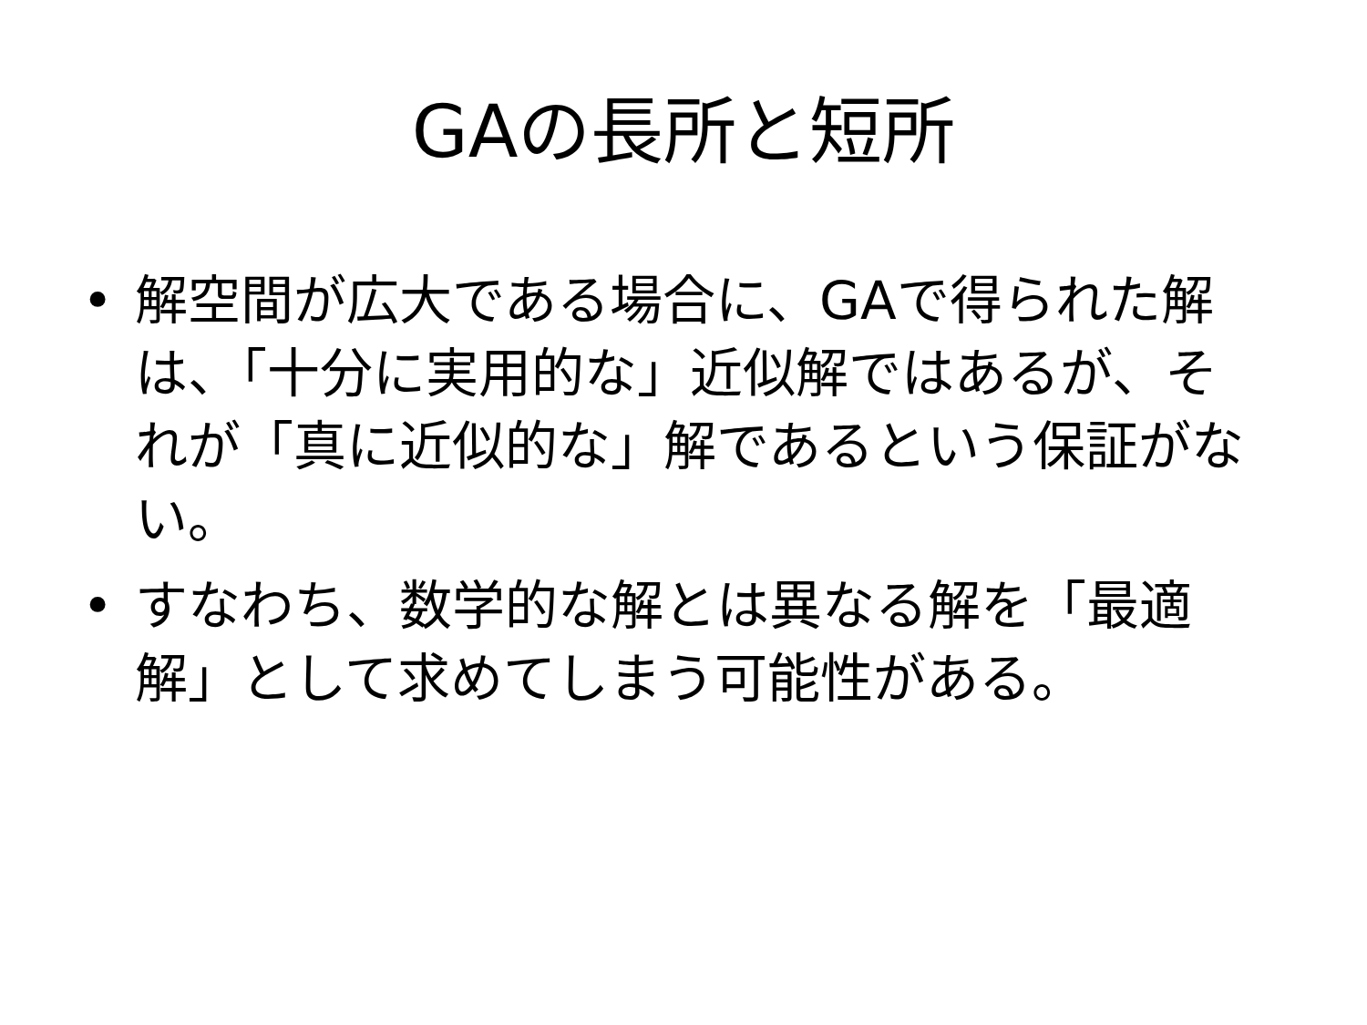GAの長所と短所
• 解空間が広大である場合に、GAで得られた解は、「十分に実用的な」近似解ではあるが、それが「真に近似的な」解であるという保証がない。
• すなわち、数学的な解とは異なる解を「最適解」として求めてしまう可能性がある。